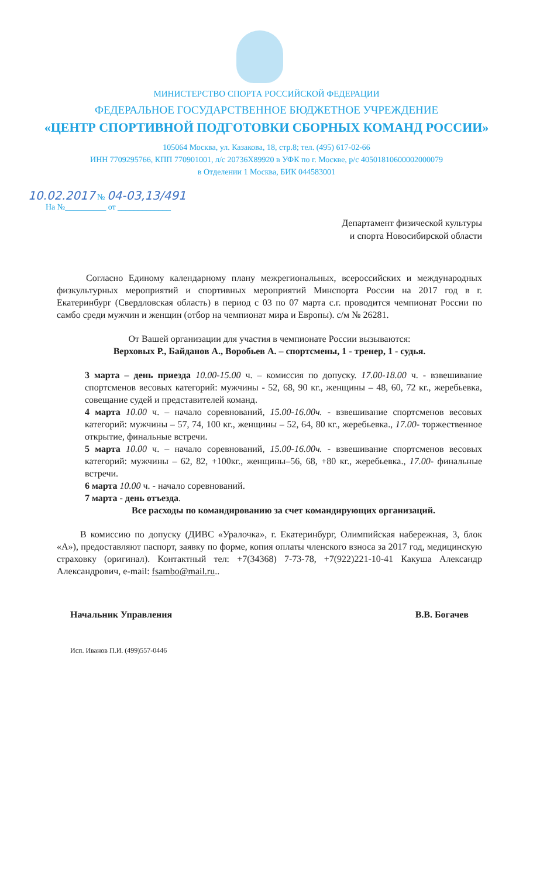МИНИСТЕРСТВО СПОРТА РОССИЙСКОЙ ФЕДЕРАЦИИ
ФЕДЕРАЛЬНОЕ ГОСУДАРСТВЕННОЕ БЮДЖЕТНОЕ УЧРЕЖДЕНИЕ
«ЦЕНТР СПОРТИВНОЙ ПОДГОТОВКИ СБОРНЫХ КОМАНД РОССИИ»
105064 Москва, ул. Казакова, 18, стр.8; тел. (495) 617-02-66
ИНН 7709295766, КПП 770901001, л/с 20736Х89920 в УФК по г. Москве, р/с 40501810600002000079
в Отделении 1 Москва, БИК 044583001
10.02.2017 № 04-03,13/491
На №__________ от _____________
Департамент физической культуры
и спорта Новосибирской области
Согласно Единому календарному плану межрегиональных, всероссийских и международных физкультурных мероприятий и спортивных мероприятий Минспорта России на 2017 год в г. Екатеринбург (Свердловская область) в период с 03 по 07 марта с.г. проводится чемпионат России по самбо среди мужчин и женщин (отбор на чемпионат мира и Европы). с/м № 26281.
От Вашей организации для участия в чемпионате России вызываются:
Верховых Р., Байданов А., Воробьев А. – спортсмены, 1 - тренер, 1 - судья.
3 марта – день приезда 10.00-15.00 ч. – комиссия по допуску. 17.00-18.00 ч. - взвешивание спортсменов весовых категорий: мужчины - 52, 68, 90 кг., женщины – 48, 60, 72 кг., жеребьевка, совещание судей и представителей команд.
4 марта 10.00 ч. – начало соревнований, 15.00-16.00ч. - взвешивание спортсменов весовых категорий: мужчины – 57, 74, 100 кг., женщины – 52, 64, 80 кг., жеребьевка., 17.00- торжественное открытие, финальные встречи.
5 марта 10.00 ч. – начало соревнований, 15.00-16.00ч. - взвешивание спортсменов весовых категорий: мужчины – 62, 82, +100кг., женщины–56, 68, +80 кг., жеребьевка., 17.00- финальные встречи.
6 марта 10.00 ч. - начало соревнований.
7 марта - день отъезда.
Все расходы по командированию за счет командирующих организаций.
В комиссию по допуску (ДИВС «Уралочка», г. Екатеринбург, Олимпийская набережная, 3, блок «А»), предоставляют паспорт, заявку по форме, копия оплаты членского взноса за 2017 год, медицинскую страховку (оригинал). Контактный тел: +7(34368) 7-73-78, +7(922)221-10-41 Какуша Александр Александрович, e-mail: fsambo@mail.ru..
Начальник Управления В.В. Богачев
Исп. Иванов П.И. (499)557-0446